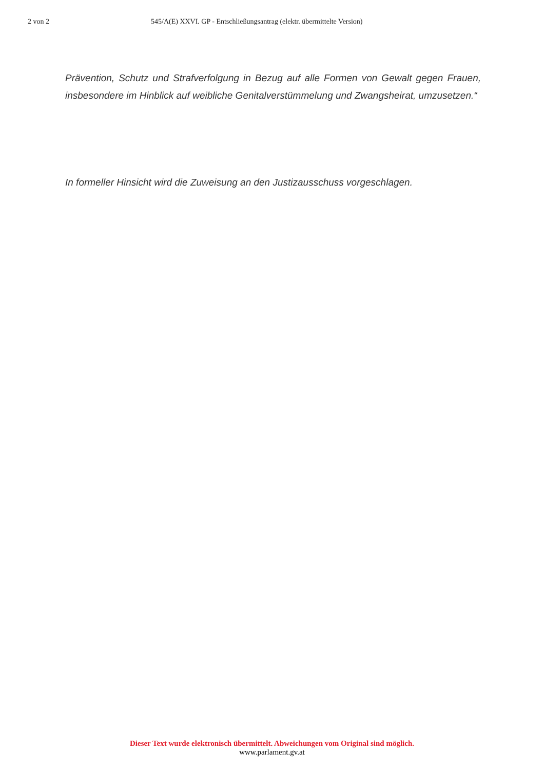2 von 2 545/A(E) XXVI. GP - Entschließungsantrag (elektr. übermittelte Version)
Prävention, Schutz und Strafverfolgung in Bezug auf alle Formen von Gewalt gegen Frauen, insbesondere im Hinblick auf weibliche Genitalverstümmelung und Zwangsheirat, umzusetzen.“
In formeller Hinsicht wird die Zuweisung an den Justizausschuss vorgeschlagen.
Dieser Text wurde elektronisch übermittelt. Abweichungen vom Original sind möglich.
www.parlament.gv.at